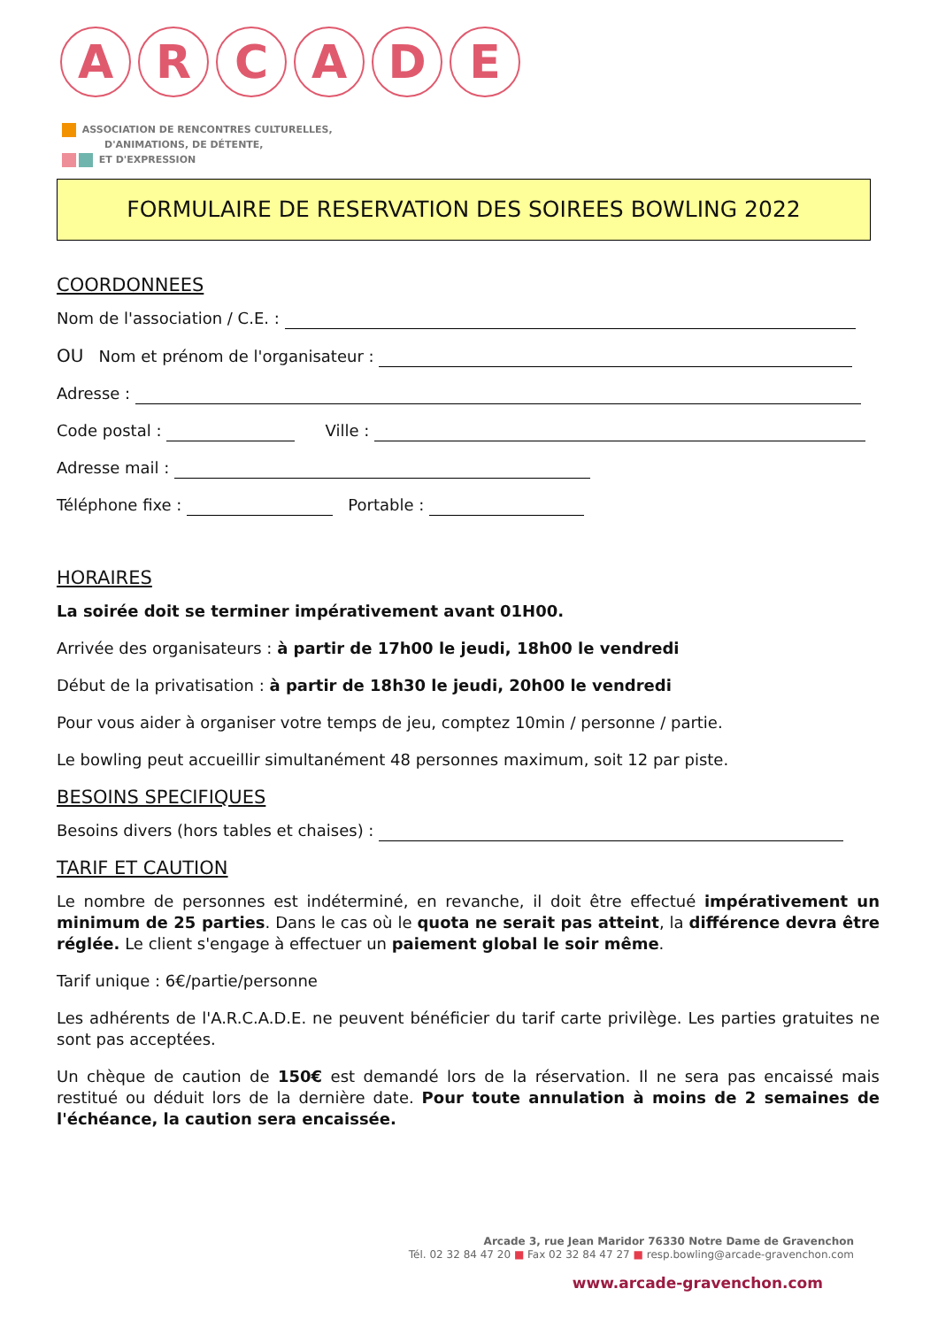ARCADE
ASSOCIATION DE RENCONTRES CULTURELLES,
D'ANIMATIONS, DE DÉTENTE,
ET D'EXPRESSION
FORMULAIRE DE RESERVATION DES SOIREES BOWLING 2022
COORDONNEES
Nom de l'association / C.E. :
OU Nom et prénom de l'organisateur :
Adresse :
Code postal : Ville :
Adresse mail :
Téléphone fixe : Portable :
HORAIRES
La soirée doit se terminer impérativement avant 01H00.
Arrivée des organisateurs : à partir de 17h00 le jeudi, 18h00 le vendredi
Début de la privatisation : à partir de 18h30 le jeudi, 20h00 le vendredi
Pour vous aider à organiser votre temps de jeu, comptez 10min / personne / partie.
Le bowling peut accueillir simultanément 48 personnes maximum, soit 12 par piste.
BESOINS SPECIFIQUES
Besoins divers (hors tables et chaises) :
TARIF ET CAUTION
Le nombre de personnes est indéterminé, en revanche, il doit être effectué impérativement un minimum de 25 parties. Dans le cas où le quota ne serait pas atteint, la différence devra être réglée. Le client s'engage à effectuer un paiement global le soir même.
Tarif unique : 6€/partie/personne
Les adhérents de l'A.R.C.A.D.E. ne peuvent bénéficier du tarif carte privilège. Les parties gratuites ne sont pas acceptées.
Un chèque de caution de 150€ est demandé lors de la réservation. Il ne sera pas encaissé mais restitué ou déduit lors de la dernière date. Pour toute annulation à moins de 2 semaines de l'échéance, la caution sera encaissée.
Arcade 3, rue Jean Maridor 76330 Notre Dame de Gravenchon
Tél. 02 32 84 47 20 ■ Fax 02 32 84 47 27 ■ resp.bowling@arcade-gravenchon.com
www.arcade-gravenchon.com